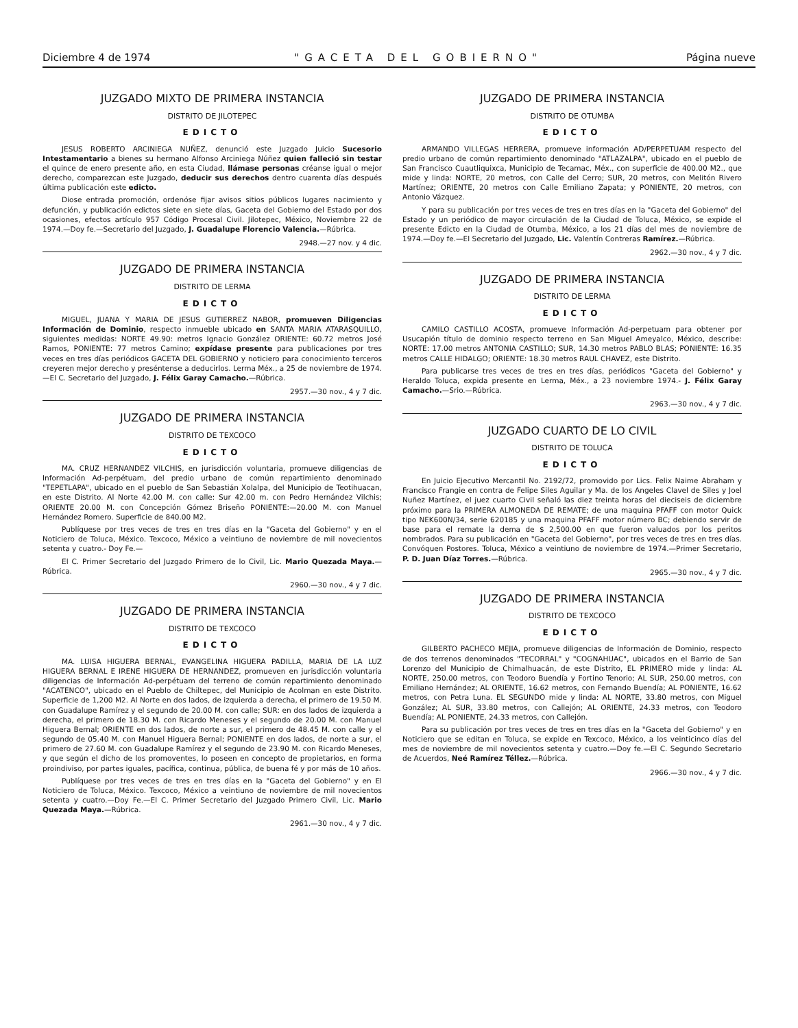Diciembre 4 de 1974 "GACETA DEL GOBIERNO" Página nueve
JUZGADO MIXTO DE PRIMERA INSTANCIA
DISTRITO DE JILOTEPEC
EDICTO
JESUS ROBERTO ARCINIEGA NUÑEZ, denunció este Juzgado Juicio Sucesorio Intestamentario a bienes su hermano Alfonso Arciniega Núñez quien falleció sin testar el quince de enero presente año, en esta Ciudad, llámase personas créanse igual o mejor derecho, comparezcan este Juzgado, deducir sus derechos dentro cuarenta días después última publicación este edicto.
Diose entrada promoción, ordenóse fijar avisos sitios públicos lugares nacimiento y defunción, y publicación edictos siete en siete días, Gaceta del Gobierno del Estado por dos ocasiones, efectos artículo 957 Código Procesal Civil. Jilotepec, México, Noviembre 22 de 1974.—Doy fe.—Secretario del Juzgado, J. Guadalupe Florencio Valencia.—Rúbrica.
2948.—27 nov. y 4 dic.
JUZGADO DE PRIMERA INSTANCIA
DISTRITO DE LERMA
EDICTO
MIGUEL, JUANA Y MARIA DE JESUS GUTIERREZ NABOR, promueven Diligencias Información de Dominio, respecto inmueble ubicado en SANTA MARIA ATARASQUILLO, siguientes medidas: NORTE 49.90: metros Ignacio González ORIENTE: 60.72 metros José Ramos, PONIENTE: 77 metros Camino; expídase presente para publicaciones por tres veces en tres días periódicos GACETA DEL GOBIERNO y noticiero para conocimiento terceros creyeren mejor derecho y preséntense a deducirlos. Lerma Méx., a 25 de noviembre de 1974.—El C. Secretario del Juzgado, J. Félix Garay Camacho.—Rúbrica.
2957.—30 nov., 4 y 7 dic.
JUZGADO DE PRIMERA INSTANCIA
DISTRITO DE TEXCOCO
EDICTO
MA. CRUZ HERNANDEZ VILCHIS, en jurisdicción voluntaria, promueve diligencias de Información Ad-perpétuam, del predio urbano de común repartimiento denominado "TEPETLAPA", ubicado en el pueblo de San Sebastián Xolalpa, del Municipio de Teotihuacan, en este Distrito. Al Norte 42.00 M. con calle: Sur 42.00 m. con Pedro Hernández Vilchis; ORIENTE 20.00 M. con Concepción Gómez Briseño PONIENTE:—20.00 M. con Manuel Hernández Romero. Superficie de 840.00 M2.
Publíquese por tres veces de tres en tres días en la "Gaceta del Gobierno" y en el Noticiero de Toluca, México. Texcoco, México a veintiuno de noviembre de mil novecientos setenta y cuatro.- Doy Fe.—
El C. Primer Secretario del Juzgado Primero de lo Civil, Lic. Mario Quezada Maya.—Rúbrica.
2960.—30 nov., 4 y 7 dic.
JUZGADO DE PRIMERA INSTANCIA
DISTRITO DE TEXCOCO
EDICTO
MA. LUISA HIGUERA BERNAL, EVANGELINA HIGUERA PADILLA, MARIA DE LA LUZ HIGUERA BERNAL E IRENE HIGUERA DE HERNANDEZ, promueven en jurisdicción voluntaria diligencias de Información Ad-perpétuam del terreno de común repartimiento denominado "ACATENCO", ubicado en el Pueblo de Chiltepec, del Municipio de Acolman en este Distrito. Superficie de 1,200 M2. Al Norte en dos lados, de izquierda a derecha, el primero de 19.50 M. con Guadalupe Ramírez y el segundo de 20.00 M. con calle; SUR: en dos lados de izquierda a derecha, el primero de 18.30 M. con Ricardo Meneses y el segundo de 20.00 M. con Manuel Higuera Bernal; ORIENTE en dos lados, de norte a sur, el primero de 48.45 M. con calle y el segundo de 05.40 M. con Manuel Higuera Bernal; PONIENTE en dos lados, de norte a sur, el primero de 27.60 M. con Guadalupe Ramírez y el segundo de 23.90 M. con Ricardo Meneses, y que según el dicho de los promoventes, lo poseen en concepto de propietarios, en forma proindiviso, por partes iguales, pacífica, continua, pública, de buena fé y por más de 10 años.
Publíquese por tres veces de tres en tres días en la "Gaceta del Gobierno" y en El Noticiero de Toluca, México. Texcoco, México a veintiuno de noviembre de mil novecientos setenta y cuatro.—Doy Fe.—El C. Primer Secretario del Juzgado Primero Civil, Lic. Mario Quezada Maya.—Rúbrica.
2961.—30 nov., 4 y 7 dic.
JUZGADO DE PRIMERA INSTANCIA
DISTRITO DE OTUMBA
EDICTO
ARMANDO VILLEGAS HERRERA, promueve información AD/PERPETUAM respecto del predio urbano de común repartimiento denominado "ATLAZALPA", ubicado en el pueblo de San Francisco Cuautliquixca, Municipio de Tecamac, Méx., con superficie de 400.00 M2., que mide y linda: NORTE, 20 metros, con Calle del Cerro; SUR, 20 metros, con Melitón Rivero Martínez; ORIENTE, 20 metros con Calle Emiliano Zapata; y PONIENTE, 20 metros, con Antonio Vázquez.
Y para su publicación por tres veces de tres en tres días en la "Gaceta del Gobierno" del Estado y un periódico de mayor circulación de la Ciudad de Toluca, México, se expide el presente Edicto en la Ciudad de Otumba, México, a los 21 días del mes de noviembre de 1974.—Doy fe.—El Secretario del Juzgado, Lic. Valentín Contreras Ramírez.—Rúbrica.
2962.—30 nov., 4 y 7 dic.
JUZGADO DE PRIMERA INSTANCIA
DISTRITO DE LERMA
EDICTO
CAMILO CASTILLO ACOSTA, promueve Información Ad-perpetuam para obtener por Usucapión título de dominio respecto terreno en San Miguel Ameyalco, México, describe: NORTE: 17.00 metros ANTONIA CASTILLO; SUR, 14.30 metros PABLO BLAS; PONIENTE: 16.35 metros CALLE HIDALGO; ORIENTE: 18.30 metros RAUL CHAVEZ, este Distrito.
Para publicarse tres veces de tres en tres días, periódicos "Gaceta del Gobierno" y Heraldo Toluca, expida presente en Lerma, Méx., a 23 noviembre 1974.- J. Félix Garay Camacho.—Srio.—Rúbrica.
2963.—30 nov., 4 y 7 dic.
JUZGADO CUARTO DE LO CIVIL
DISTRITO DE TOLUCA
EDICTO
En Juicio Ejecutivo Mercantil No. 2192/72, promovido por Lics. Felix Naime Abraham y Francisco Frangie en contra de Felipe Siles Aguilar y Ma. de los Angeles Clavel de Siles y Joel Nuñez Martínez, el juez cuarto Civil señaló las diez treinta horas del dieciseis de diciembre próximo para la PRIMERA ALMONEDA DE REMATE; de una maquina PFAFF con motor Quick tipo NEK600N/34, serie 620185 y una maquina PFAFF motor número BC; debiendo servir de base para el remate la dema de $ 2,500.00 en que fueron valuados por los peritos nombrados. Para su publicación en "Gaceta del Gobierno", por tres veces de tres en tres días. Convóquen Postores. Toluca, México a veintiuno de noviembre de 1974.—Primer Secretario, P. D. Juan Díaz Torres.—Rúbrica.
2965.—30 nov., 4 y 7 dic.
JUZGADO DE PRIMERA INSTANCIA
DISTRITO DE TEXCOCO
EDICTO
GILBERTO PACHECO MEJIA, promueve diligencias de Información de Dominio, respecto de dos terrenos denominados "TECORRAL" y "COGNAHUAC", ubicados en el Barrio de San Lorenzo del Municipio de Chimalhuacán, de este Distrito, EL PRIMERO mide y linda: AL NORTE, 250.00 metros, con Teodoro Buendía y Fortino Tenorio; AL SUR, 250.00 metros, con Emiliano Hernández; AL ORIENTE, 16.62 metros, con Fernando Buendía; AL PONIENTE, 16.62 metros, con Petra Luna. EL SEGUNDO mide y linda: AL NORTE, 33.80 metros, con Miguel González; AL SUR, 33.80 metros, con Callejón; AL ORIENTE, 24.33 metros, con Teodoro Buendía; AL PONIENTE, 24.33 metros, con Callejón.
Para su publicación por tres veces de tres en tres días en la "Gaceta del Gobierno" y en Noticiero que se editan en Toluca, se expide en Texcoco, México, a los veinticinco días del mes de noviembre de mil novecientos setenta y cuatro.—Doy fe.—El C. Segundo Secretario de Acuerdos, Neé Ramírez Téllez.—Rúbrica.
2966.—30 nov., 4 y 7 dic.